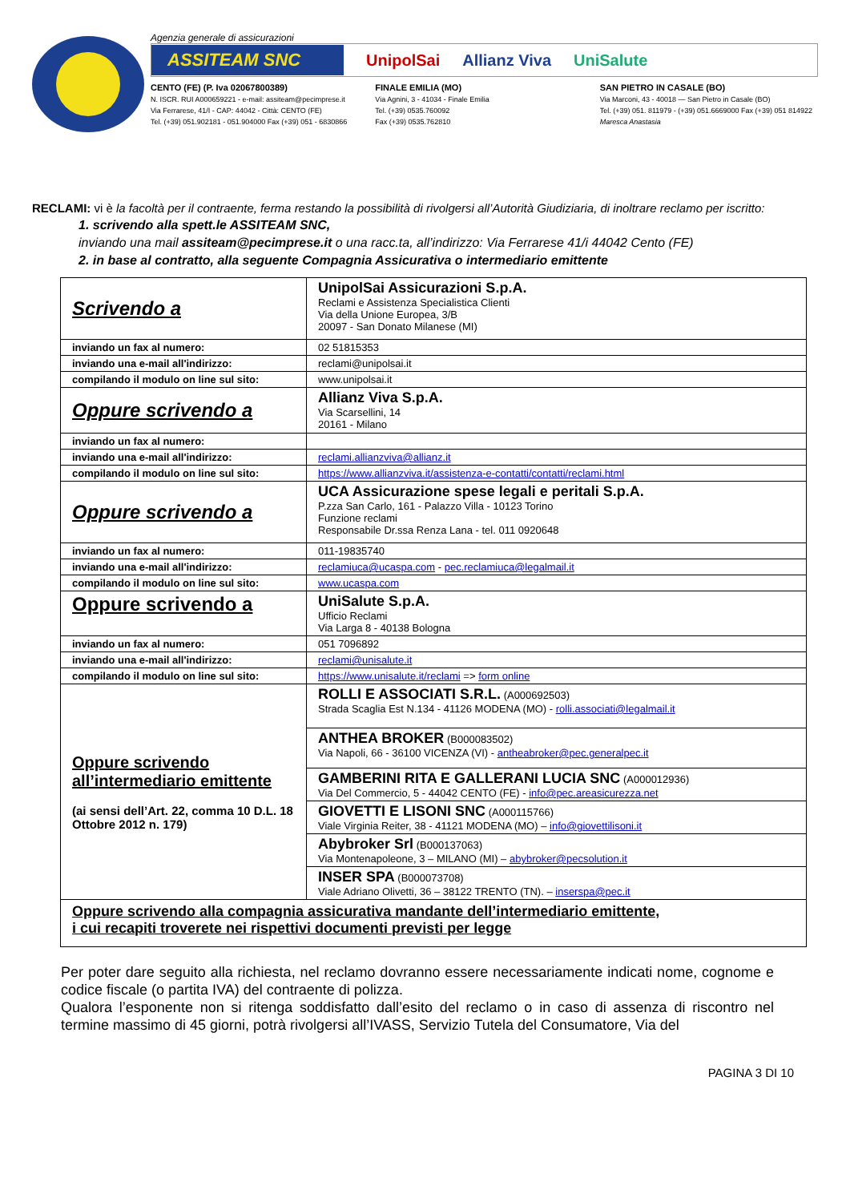Agenzia generale di assicurazioni
ASSITEAM SNC UnipolSai Allianz Viva UniSalute
CENTO (FE) (P. Iva 02067800389)
N. ISCR. RUI A000659221 - e-mail: assiteam@pecimprese.it
Via Ferrarese, 41/I - CAP: 44042 - Città: CENTO (FE)
Tel. (+39) 051.902181 - 051.904000 Fax (+39) 051 - 6830866
FINALE EMILIA (MO)
Via Agnini, 3 - 41034 - Finale Emilia
Tel. (+39) 0535.760092
Fax (+39) 0535.762810
SAN PIETRO IN CASALE (BO)
Via Marconi, 43 - 40018 — San Pietro in Casale (BO)
Tel. (+39) 051. 811979 - (+39) 051.6669000 Fax (+39) 051 814922
Maresca Anastasia
RECLAMI: vi è la facoltà per il contraente, ferma restando la possibilità di rivolgersi all’Autorità Giudiziaria, di inoltrare reclamo per iscritto:
1. scrivendo alla spett.le ASSITEAM SNC,
inviando una mail assiteam@pecimprese.it o una racc.ta, all’indirizzo: Via Ferrarese 41/i 44042 Cento (FE)
2. in base al contratto, alla seguente Compagnia Assicurativa o intermediario emittente
| Scrivendo a | UnipolSai Assicurazioni S.p.A. Reclami e Assistenza Specialistica Clienti Via della Unione Europea, 3/B 20097 - San Donato Milanese (MI) |
| inviando un fax al numero: | 02 51815353 |
| inviando una e-mail all'indirizzo: | reclami@unipolsai.it |
| compilando il modulo on line sul sito: | www.unipolsai.it |
| Oppure scrivendo a | Allianz Viva S.p.A. Via Scarsellini, 14 20161 - Milano |
| inviando un fax al numero: | |
| inviando una e-mail all'indirizzo: | reclami.allianzviva@allianz.it |
| compilando il modulo on line sul sito: | https://www.allianzviva.it/assistenza-e-contatti/contatti/reclami.html |
| Oppure scrivendo a | UCA Assicurazione spese legali e peritali S.p.A. P.zza San Carlo, 161 - Palazzo Villa - 10123 Torino Funzione reclami Responsabile Dr.ssa Renza Lana - tel. 011 0920648 |
| inviando un fax al numero: | 011-19835740 |
| inviando una e-mail all'indirizzo: | reclamiuca@ucaspa.com - pec.reclamiuca@legalmail.it |
| compilando il modulo on line sul sito: | www.ucaspa.com |
| Oppure scrivendo a | UniSalute S.p.A. Ufficio Reclami Via Larga 8 - 40138 Bologna |
| inviando un fax al numero: | 051 7096892 |
| inviando una e-mail all'indirizzo: | reclami@unisalute.it |
| compilando il modulo on line sul sito: | https://www.unisalute.it/reclami => form online |
| Oppure scrivendo all’intermediario emittente (ai sensi dell’Art. 22, comma 10 D.L. 18 Ottobre 2012 n. 179) | ROLLI E ASSOCIATI S.R.L. (A000692503) Strada Scaglia Est N.134 - 41126 MODENA (MO) - rolli.associati@legalmail.it |
| | ANTHEA BROKER (B000083502) Via Napoli, 66 - 36100 VICENZA (VI) - antheabroker@pec.generalpec.it |
| | GAMBERINI RITA E GALLERANI LUCIA SNC (A000012936) Via Del Commercio, 5 - 44042 CENTO (FE) - info@pec.areasicurezza.net |
| | GIOVETTI E LISONI SNC (A000115766) Viale Virginia Reiter, 38 - 41121 MODENA (MO) – info@giovettilisoni.it |
| | Abybroker Srl (B000137063) Via Montenapoleone, 3 – MILANO (MI) – abybroker@pecsolution.it |
| | INSER SPA (B000073708) Viale Adriano Olivetti, 36 – 38122 TRENTO (TN). – inserspa@pec.it |
| Oppure scrivendo alla compagnia assicurativa mandante dell’intermediario emittente, i cui recapiti troverete nei rispettivi documenti previsti per legge | |
Per poter dare seguito alla richiesta, nel reclamo dovranno essere necessariamente indicati nome, cognome e codice fiscale (o partita IVA) del contraente di polizza.
Qualora l’esponente non si ritenga soddisfatto dall’esito del reclamo o in caso di assenza di riscontro nel termine massimo di 45 giorni, potrà rivolgersi all’IVASS, Servizio Tutela del Consumatore, Via del
PAGINA 3 DI 10